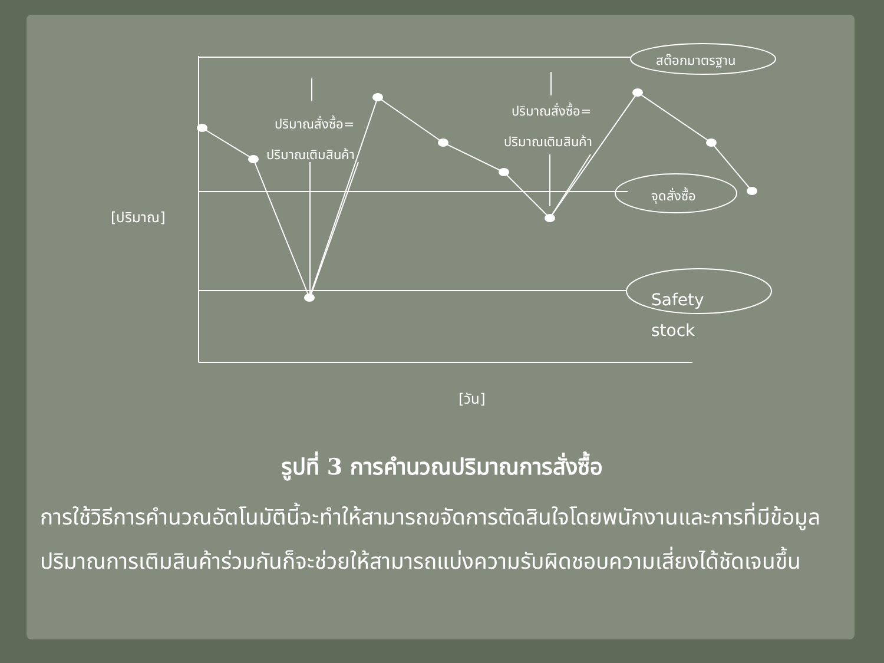สต๊อกมาตรฐาน
ปริมาณสั่งซื้อ=
ปริมาณเติมสินค้า
ปริมาณสั่งซื้อ=
ปริมาณเติมสินค้า
จุดสั่งซื้อ
Safety
stock
[ปริมาณ]
[วัน]
รูปที่ 3 การคำนวณปริมาณการสั่งซื้อ
การใช้วิธีการคำนวณอัตโนมัตินี้จะทำให้สามารถขจัดการตัดสินใจโดยพนักงานและการที่มีข้อมูลปริมาณการเติมสินค้าร่วมกันก็จะช่วยให้สามารถแบ่งความรับผิดชอบความเสี่ยงได้ชัดเจนขึ้น